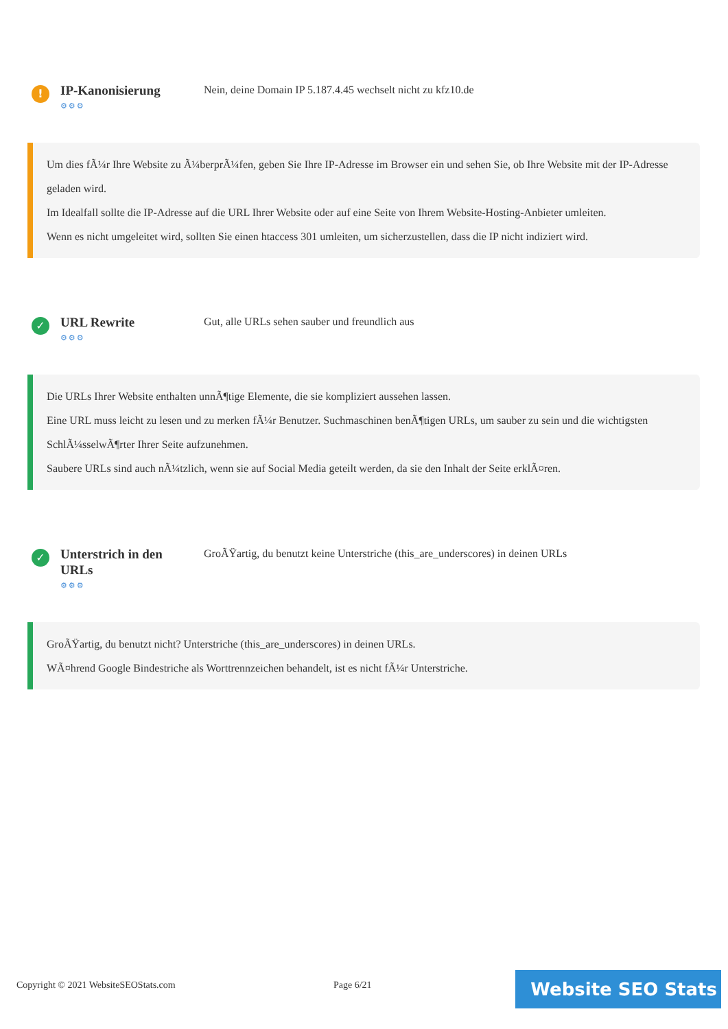!
IP-Kanonisierung
⚙⚙⚙
Nein, deine Domain IP 5.187.4.45 wechselt nicht zu kfz10.de
Um dies fÃ¼r Ihre Website zu Ã¼berprÃ¼fen, geben Sie Ihre IP-Adresse im Browser ein und sehen Sie, ob Ihre Website mit der IP-Adresse geladen wird.
Im Idealfall sollte die IP-Adresse auf die URL Ihrer Website oder auf eine Seite von Ihrem Website-Hosting-Anbieter umleiten.
Wenn es nicht umgeleitet wird, sollten Sie einen htaccess 301 umleiten, um sicherzustellen, dass die IP nicht indiziert wird.
✓
URL Rewrite
⚙⚙⚙
Gut, alle URLs sehen sauber und freundlich aus
Die URLs Ihrer Website enthalten unnÃ¶tige Elemente, die sie kompliziert aussehen lassen.
Eine URL muss leicht zu lesen und zu merken fÃ¼r Benutzer. Suchmaschinen benÃ¶tigen URLs, um sauber zu sein und die wichtigsten SchlÃ¼sselwÃ¶rter Ihrer Seite aufzunehmen.
Saubere URLs sind auch nÃ¼tzlich, wenn sie auf Social Media geteilt werden, da sie den Inhalt der Seite erklÃ¤ren.
✓
Unterstrich in den URLs
⚙⚙⚙
GroÃŸartig, du benutzt keine Unterstriche (this_are_underscores) in deinen URLs
GroÃŸartig, du benutzt nicht? Unterstriche (this_are_underscores) in deinen URLs.
WÃ¤hrend Google Bindestriche als Worttrennzeichen behandelt, ist es nicht fÃ¼r Unterstriche.
Copyright © 2021 WebsiteSEOStats.com Page 6/21 Website SEO Stats